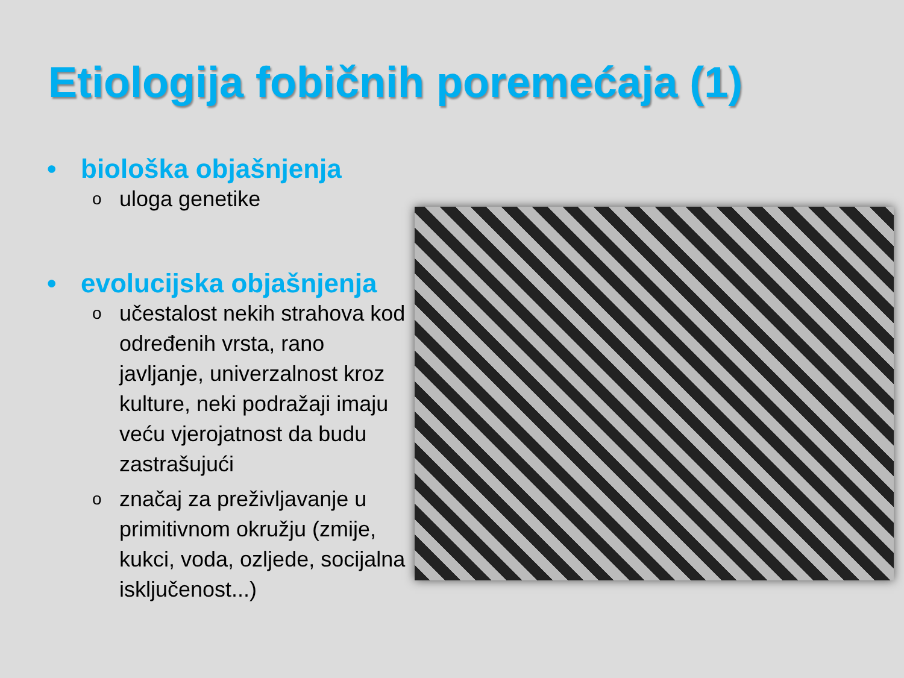Etiologija fobičnih poremećaja (1)
• biološka objašnjenja
ouloga genetike
• evolucijska objašnjenja
oučestalost nekih strahova kod određenih vrsta, rano javljanje, univerzalnost kroz kulture, neki podražaji imaju veću vjerojatnost da budu zastrašujući
označaj za preživljavanje u primitivnom okružju (zmije, kukci, voda, ozljede, socijalna isključenost...)